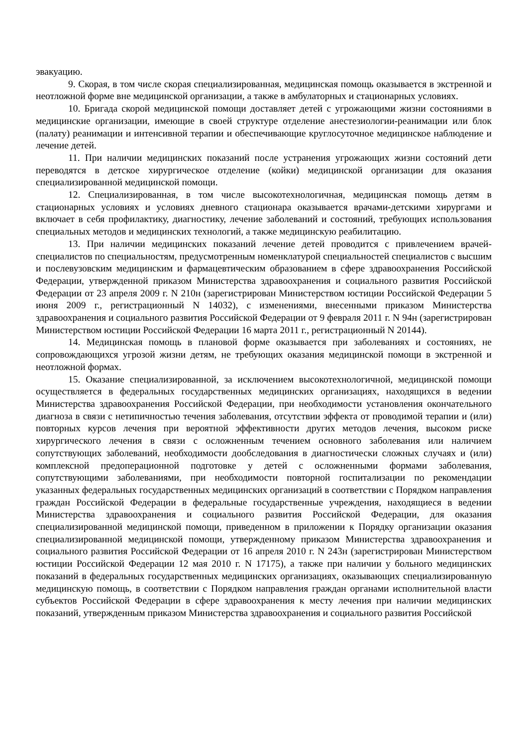эвакуацию.
9. Скорая, в том числе скорая специализированная, медицинская помощь оказывается в экстренной и неотложной форме вне медицинской организации, а также в амбулаторных и стационарных условиях.
10. Бригада скорой медицинской помощи доставляет детей с угрожающими жизни состояниями в медицинские организации, имеющие в своей структуре отделение анестезиологии-реанимации или блок (палату) реанимации и интенсивной терапии и обеспечивающие круглосуточное медицинское наблюдение и лечение детей.
11. При наличии медицинских показаний после устранения угрожающих жизни состояний дети переводятся в детское хирургическое отделение (койки) медицинской организации для оказания специализированной медицинской помощи.
12. Специализированная, в том числе высокотехнологичная, медицинская помощь детям в стационарных условиях и условиях дневного стационара оказывается врачами-детскими хирургами и включает в себя профилактику, диагностику, лечение заболеваний и состояний, требующих использования специальных методов и медицинских технологий, а также медицинскую реабилитацию.
13. При наличии медицинских показаний лечение детей проводится с привлечением врачей-специалистов по специальностям, предусмотренным номенклатурой специальностей специалистов с высшим и послевузовским медицинским и фармацевтическим образованием в сфере здравоохранения Российской Федерации, утвержденной приказом Министерства здравоохранения и социального развития Российской Федерации от 23 апреля 2009 г. N 210н (зарегистрирован Министерством юстиции Российской Федерации 5 июня 2009 г., регистрационный N 14032), с изменениями, внесенными приказом Министерства здравоохранения и социального развития Российской Федерации от 9 февраля 2011 г. N 94н (зарегистрирован Министерством юстиции Российской Федерации 16 марта 2011 г., регистрационный N 20144).
14. Медицинская помощь в плановой форме оказывается при заболеваниях и состояниях, не сопровождающихся угрозой жизни детям, не требующих оказания медицинской помощи в экстренной и неотложной формах.
15. Оказание специализированной, за исключением высокотехнологичной, медицинской помощи осуществляется в федеральных государственных медицинских организациях, находящихся в ведении Министерства здравоохранения Российской Федерации, при необходимости установления окончательного диагноза в связи с нетипичностью течения заболевания, отсутствии эффекта от проводимой терапии и (или) повторных курсов лечения при вероятной эффективности других методов лечения, высоком риске хирургического лечения в связи с осложненным течением основного заболевания или наличием сопутствующих заболеваний, необходимости дообследования в диагностически сложных случаях и (или) комплексной предоперационной подготовке у детей с осложненными формами заболевания, сопутствующими заболеваниями, при необходимости повторной госпитализации по рекомендации указанных федеральных государственных медицинских организаций в соответствии с Порядком направления граждан Российской Федерации в федеральные государственные учреждения, находящиеся в ведении Министерства здравоохранения и социального развития Российской Федерации, для оказания специализированной медицинской помощи, приведенном в приложении к Порядку организации оказания специализированной медицинской помощи, утвержденному приказом Министерства здравоохранения и социального развития Российской Федерации от 16 апреля 2010 г. N 243н (зарегистрирован Министерством юстиции Российской Федерации 12 мая 2010 г. N 17175), а также при наличии у больного медицинских показаний в федеральных государственных медицинских организациях, оказывающих специализированную медицинскую помощь, в соответствии с Порядком направления граждан органами исполнительной власти субъектов Российской Федерации в сфере здравоохранения к месту лечения при наличии медицинских показаний, утвержденным приказом Министерства здравоохранения и социального развития Российской